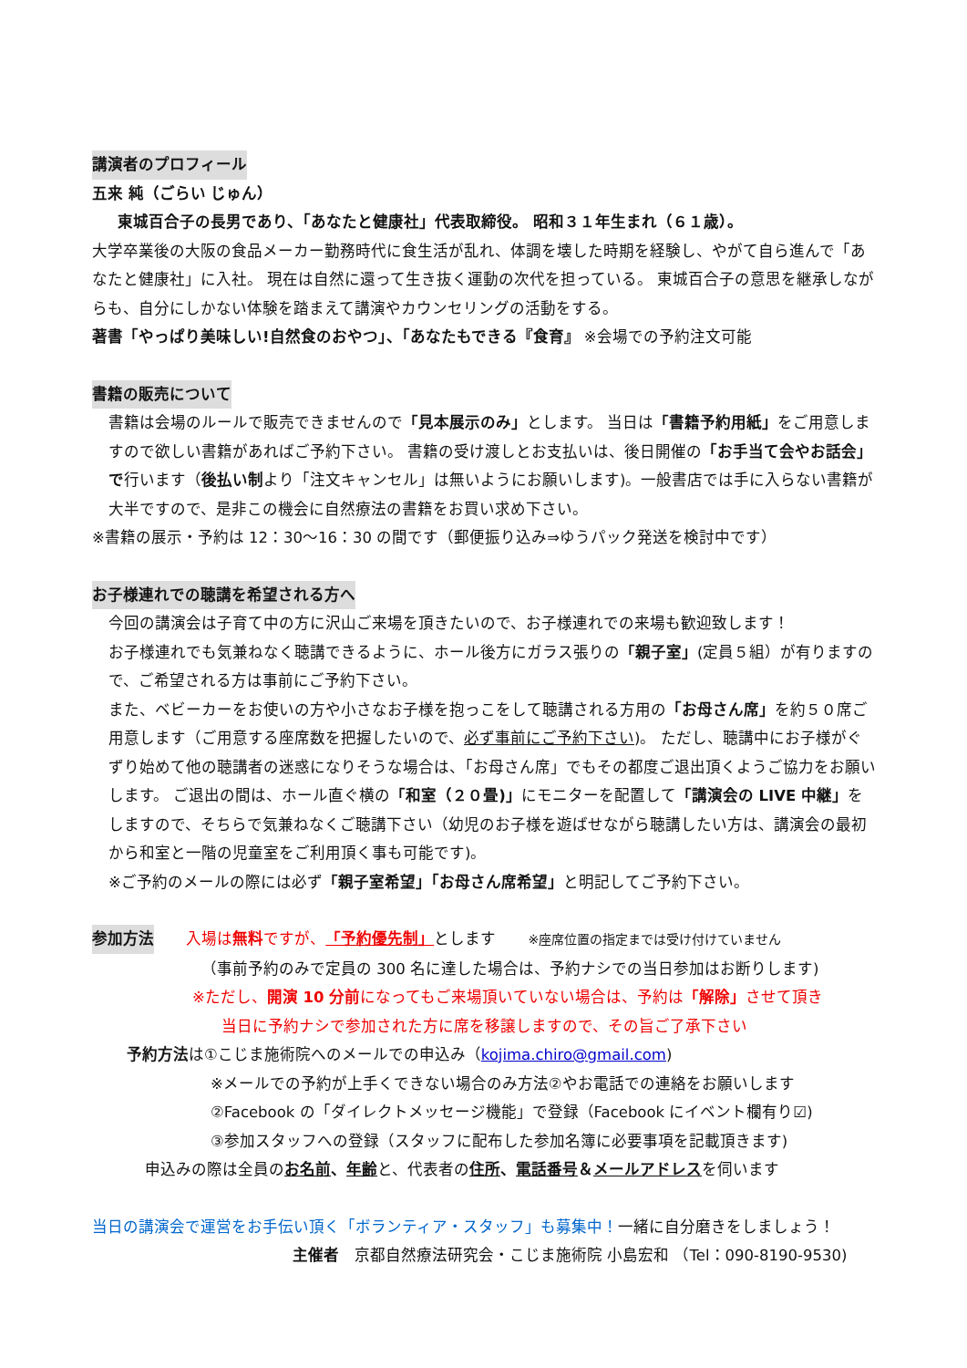講演者のプロフィール
五来 純（ごらい じゅん）
東城百合子の長男であり、「あなたと健康社」代表取締役。 昭和３１年生まれ（６１歳）。
大学卒業後の大阪の食品メーカー勤務時代に食生活が乱れ、体調を壊した時期を経験し、やがて自ら進んで「あなたと健康社」に入社。 現在は自然に還って生き抜く運動の次代を担っている。 東城百合子の意思を継承しながらも、自分にしかない体験を踏まえて講演やカウンセリングの活動をする。
著書「やっぱり美味しい!自然食のおやつ」、「あなたもできる『食育』 ※会場での予約注文可能
書籍の販売について
書籍は会場のルールで販売できませんので「見本展示のみ」とします。 当日は「書籍予約用紙」をご用意しますので欲しい書籍があればご予約下さい。 書籍の受け渡しとお支払いは、後日開催の「お手当て会やお話会」で行います（後払い制より「注文キャンセル」は無いようにお願いします)。一般書店では手に入らない書籍が大半ですので、是非この機会に自然療法の書籍をお買い求め下さい。
※書籍の展示・予約は 12：30～16：30 の間です（郵便振り込み⇒ゆうパック発送を検討中です）
お子様連れでの聴講を希望される方へ
今回の講演会は子育て中の方に沢山ご来場を頂きたいので、お子様連れでの来場も歓迎致します！
お子様連れでも気兼ねなく聴講できるように、ホール後方にガラス張りの「親子室」(定員５組）が有りますので、ご希望される方は事前にご予約下さい。
また、ベビーカーをお使いの方や小さなお子様を抱っこをして聴講される方用の「お母さん席」を約５０席ご用意します（ご用意する座席数を把握したいので、必ず事前にご予約下さい)。 ただし、聴講中にお子様がぐずり始めて他の聴講者の迷惑になりそうな場合は、「お母さん席」でもその都度ご退出頂くようご協力をお願いします。 ご退出の間は、ホール直ぐ横の「和室（２０畳)」にモニターを配置して「講演会の LIVE 中継」をしますので、そちらで気兼ねなくご聴講下さい（幼児のお子様を遊ばせながら聴講したい方は、講演会の最初から和室と一階の児童室をご利用頂く事も可能です)。
※ご予約のメールの際には必ず「親子室希望」「お母さん席希望」と明記してご予約下さい。
参加方法 入場は無料ですが、「予約優先制」とします ※座席位置の指定までは受け付けていません
（事前予約のみで定員の 300 名に達した場合は、予約ナシでの当日参加はお断りします)
※ただし、開演 10 分前になってもご来場頂いていない場合は、予約は「解除」させて頂き
当日に予約ナシで参加された方に席を移譲しますので、その旨ご了承下さい
予約方法は①こじま施術院へのメールでの申込み（kojima.chiro@gmail.com)
※メールでの予約が上手くできない場合のみ方法②やお電話での連絡をお願いします
②Facebook の「ダイレクトメッセージ機能」で登録（Facebook にイベント欄有り☑)
③参加スタッフへの登録（スタッフに配布した参加名簿に必要事項を記載頂きます)
申込みの際は全員のお名前、年齢と、代表者の住所、電話番号＆メールアドレスを伺います
当日の講演会で運営をお手伝い頂く「ボランティア・スタッフ」も募集中！一緒に自分磨きをしましょう！
主催者　京都自然療法研究会・こじま施術院 小島宏和 （Tel：090-8190-9530)